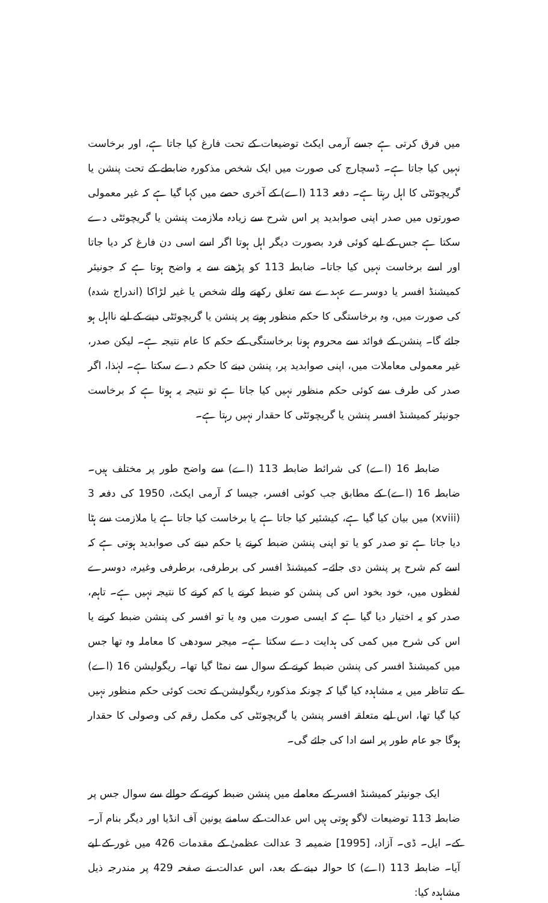میں فرق کرتی ہے جسے آرمی ایکٹ توضیعات کے تحت فارغ کیا جاتا ہے، اور برخاست نہیں کیا جاتا ہے۔ ڈسچارج کی صورت میں ایک شخص مذکورہ ضابطے کے تحت پنشن یا گریچوئٹی کا اہل رہتا ہے۔ دفعہ 113 (اے) کے آخری حصے میں کہا گیا ہے کہ غیر معمولی صورتوں میں صدر اپنی صوابدید پر اس شرح سے زیادہ ملازمت پنشن یا گریچوئٹی دے سکتا ہے جس کے لیے کوئی فرد بصورت دیگر اہل ہوتا اگر اسے اسی دن فارغ کر دیا جاتا اور اسے برخاست نہیں کیا جاتا۔ ضابطہ 113 کو پڑھنے سے یہ واضح ہوتا ہے کہ جونیئر کمیشنڈ افسر یا دوسرے عہدے سے تعلق رکھنے والے شخص یا غیر لڑاکا (اندراج شدہ) کی صورت میں، وہ برخاستگی کا حکم منظور ہونے پر پنشن یا گریچوئٹی دینے کے لیے نااہل ہو جائے گا۔ پنشن کے فوائد سے محروم ہونا برخاستگی کے حکم کا عام نتیجہ ہے۔ لیکن صدر، غیر معمولی معاملات میں، اپنی صوابدید پر، پنشن دینے کا حکم دے سکتا ہے۔ لہٰذا، اگر صدر کی طرف سے کوئی حکم منظور نہیں کیا جاتا ہے تو نتیجہ یہ ہوتا ہے کہ برخاست جونیئر کمیشنڈ افسر پنشن یا گریچوئٹی کا حقدار نہیں رہتا ہے۔
  ضابطہ 16 (اے) کی شرائط ضابطہ 113 (اے) سے واضح طور پر مختلف ہیں۔ ضابطہ 16 (اے) کے مطابق جب کوئی افسر، جیسا کہ آرمی ایکٹ، 1950 کی دفعہ 3 (xviii) میں بیان کیا گیا ہے، کیشئیر کیا جاتا ہے یا برخاست کیا جاتا ہے یا ملازمت سے ہٹا دیا جاتا ہے تو صدر کو یا تو اپنی پنشن ضبط کرنے یا حکم دینے کی صوابدید ہوتی ہے کہ اسے کم شرح پر پنشن دی جائے۔ کمیشنڈ افسر کی برطرفی، برطرفی وغیرہ، دوسرے لفظوں میں، خود بخود اس کی پنشن کو ضبط کرنے یا کم کرنے کا نتیجہ نہیں ہے۔ تاہم، صدر کو یہ اختیار دیا گیا ہے کہ ایسی صورت میں وہ یا تو افسر کی پنشن ضبط کرنے یا اس کی شرح میں کمی کی ہدایت دے سکتا ہے۔ میجر سودھی کا معاملہ وہ تھا جس میں کمیشنڈ افسر کی پنشن ضبط کرنے کے سوال سے نمٹا گیا تھا۔ ریگولیشن 16 (اے) کے تناظر میں یہ مشاہدہ کیا گیا کہ چونکہ مذکورہ ریگولیشن کے تحت کوئی حکم منظور نہیں کیا گیا تھا، اس لیے متعلقہ افسر پنشن یا گریچوئٹی کی مکمل رقم کی وصولی کا حقدار ہوگا جو عام طور پر اسے ادا کی جائے گی۔
  ایک جونیئر کمیشنڈ افسر کے معاملے میں پنشن ضبط کرنے کے حوالے سے سوال جس پر ضابطہ 113 توضیعات لاگو ہوتی ہیں اس عدالت کے سامنے یونین آف انڈیا اور دیگر بنام آر۔ کے۔ ایل۔ ڈی۔ آزاد، [1995] ضمیمہ 3 عدالت عظمیٰ کے مقدمات 426 میں غور کے لیے آیا۔ ضابطہ 113 (اے) کا حوالہ دینے کے بعد، اس عدالت نے صفحہ 429 پر مندرجہ ذیل مشاہدہ کیا: